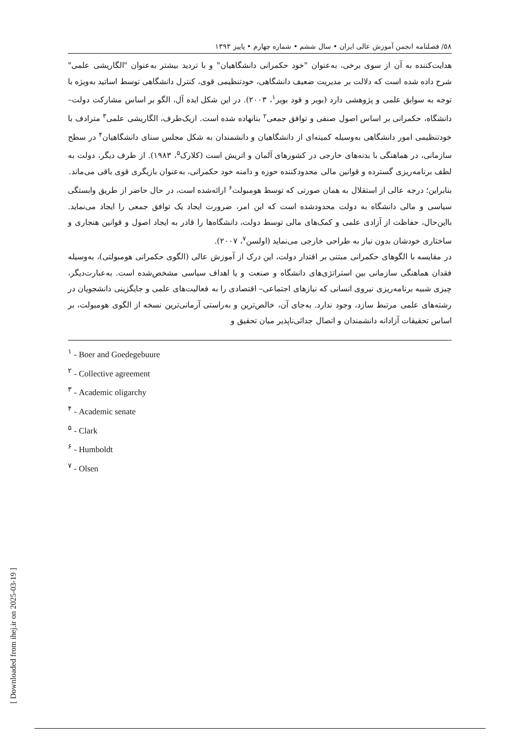۵۸/ فصلنامه انجمن آموزش عالی ایران • سال ششم • شماره چهارم • پاییز ۱۳۹۳
هدایت‌کننده به آن از سوی برخی، به‌عنوان "خود حکمرانی دانشگاهیان" و با تردید بیشتر به‌عنوان "الگاریشی علمی" شرح داده شده است که دلالت بر مدیریت ضعیف دانشگاهی، خودتنظیمی قوی، کنترل دانشگاهی توسط اساتید به‌ویژه با توجه به سوابق علمی و پژوهشی دارد (بویر و قود بویر<sup>۱</sup>، ۲۰۰۳). در این شکل ایده آل، الگو بر اساس مشارکت دولت– دانشگاه، حکمرانی بر اساس اصول صنفی و توافق جمعی<sup>۲</sup> بنانهاده شده است. ازیک‌طرف، الگاریشی علمی<sup>۳</sup> مترادف با خودتنظیمی امور دانشگاهی به‌وسیله کمیته‌ای از دانشگاهیان و دانشمندان به شکل مجلس سنای دانشگاهیان<sup>۴</sup> در سطح سازمانی، در هماهنگی با بدنه‌های خارجی در کشورهای آلمان و اتریش است (کلارک<sup>۵</sup>، ۱۹۸۳). از طرف دیگر، دولت به لطف برنامه‌ریزی گسترده و قوانین مالی محدودکننده حوزه و دامنه خود حکمرانی، به‌عنوان بازیگری قوی باقی می‌ماند.
بنابراین؛ درجه عالی از استقلال به همان صورتی که توسط هومبولت<sup>۶</sup> ارائه‌شده است، در حال حاضر از طریق وابستگی سیاسی و مالی دانشگاه به دولت محدودشده است که این امر، ضرورت ایجاد یک توافق جمعی را ایجاد می‌نماید. بااین‌حال، حفاظت از آزادی علمی و کمک‌های مالی توسط دولت، دانشگاه‌ها را قادر به ایجاد اصول و قوانین هنجاری و ساختاری خودشان بدون نیاز به طراحی خارجی می‌نماید (اولسن<sup>۷</sup>، ۲۰۰۷).
در مقایسه با الگوهای حکمرانی مبتنی بر اقتدار دولت، این درک از آموزش عالی (الگوی حکمرانی هومبولتی)، به‌وسیله فقدان هماهنگی سازمانی بین استراتژی‌های دانشگاه و صنعت و یا اهداف سیاسی مشخص‌شده است. به‌عبارت‌دیگر، چیزی شبیه برنامه‌ریزی نیروی انسانی که نیازهای اجتماعی– اقتصادی را به فعالیت‌های علمی و جایگزینی دانشجویان در رشته‌های علمی مرتبط سازد، وجود ندارد. به‌جای آن، خالص‌ترین و به‌راستی آرمانی‌ترین نسخه از الگوی هومبولت، بر اساس تحقیقات آزادانه دانشمندان و اتصال جدائی‌ناپذیر میان تحقیق و
<sup>۱</sup> - Boer and Goedegebuure
<sup>۲</sup> - Collective agreement
<sup>۳</sup> - Academic oligarchy
<sup>۴</sup> - Academic senate
<sup>۵</sup> - Clark
<sup>۶</sup> - Humboldt
<sup>۷</sup> - Olsen
[ Downloaded from ihej.ir on 2025-03-19 ]